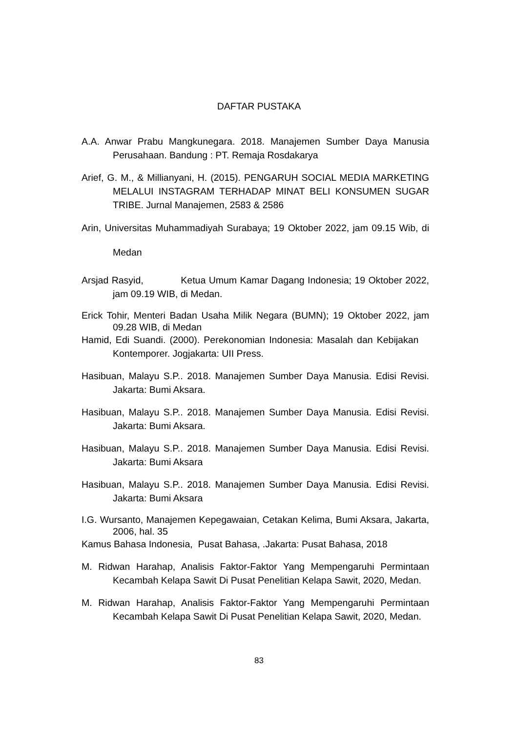DAFTAR PUSTAKA
A.A. Anwar Prabu Mangkunegara. 2018. Manajemen Sumber Daya Manusia Perusahaan. Bandung : PT. Remaja Rosdakarya
Arief, G. M., & Millianyani, H. (2015). PENGARUH SOCIAL MEDIA MARKETING MELALUI INSTAGRAM TERHADAP MINAT BELI KONSUMEN SUGAR TRIBE. Jurnal Manajemen, 2583 & 2586
Arin, Universitas Muhammadiyah Surabaya; 19 Oktober 2022, jam 09.15 Wib, di Medan
Arsjad Rasyid, Ketua Umum Kamar Dagang Indonesia; 19 Oktober 2022, jam 09.19 WIB, di Medan.
Erick Tohir, Menteri Badan Usaha Milik Negara (BUMN); 19 Oktober 2022, jam 09.28 WIB, di Medan
Hamid, Edi Suandi. (2000). Perekonomian Indonesia: Masalah dan Kebijakan Kontemporer. Jogjakarta: UII Press.
Hasibuan, Malayu S.P.. 2018. Manajemen Sumber Daya Manusia. Edisi Revisi. Jakarta: Bumi Aksara.
Hasibuan, Malayu S.P.. 2018. Manajemen Sumber Daya Manusia. Edisi Revisi. Jakarta: Bumi Aksara.
Hasibuan, Malayu S.P.. 2018. Manajemen Sumber Daya Manusia. Edisi Revisi. Jakarta: Bumi Aksara
Hasibuan, Malayu S.P.. 2018. Manajemen Sumber Daya Manusia. Edisi Revisi. Jakarta: Bumi Aksara
I.G. Wursanto, Manajemen Kepegawaian, Cetakan Kelima, Bumi Aksara, Jakarta, 2006, hal. 35
Kamus Bahasa Indonesia, Pusat Bahasa, .Jakarta: Pusat Bahasa, 2018
M. Ridwan Harahap, Analisis Faktor-Faktor Yang Mempengaruhi Permintaan Kecambah Kelapa Sawit Di Pusat Penelitian Kelapa Sawit, 2020, Medan.
M. Ridwan Harahap, Analisis Faktor-Faktor Yang Mempengaruhi Permintaan Kecambah Kelapa Sawit Di Pusat Penelitian Kelapa Sawit, 2020, Medan.
83